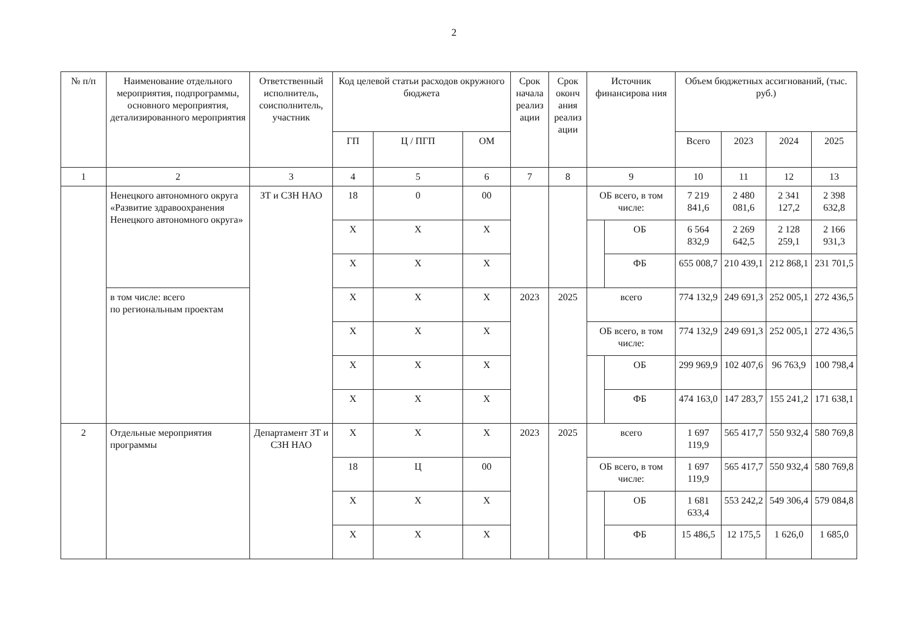2
| № п/п | Наименование отдельного мероприятия, подпрограммы, основного мероприятия, детализированного мероприятия | Ответственный исполнитель, соисполнитель, участник | Код целевой статьи расходов окружного бюджета | | | Срок начала реализ ации | Срок оконч ания реализ ации | Источник финансирова ния | | Объем бюджетных ассигнований, (тыс. руб.) | | | |
| --- | --- | --- | --- | --- | --- | --- | --- | --- | --- | --- | --- | --- | --- |
| | | | ГП | Ц / ПГП | ОМ | | | | | Всего | 2023 | 2024 | 2025 |
| 1 | 2 | 3 | 4 | 5 | 6 | 7 | 8 | 9 | | 10 | 11 | 12 | 13 |
| | Ненецкого автономного округа «Развитие здравоохранения Ненецкого автономного округа» | ЗТ и СЗН НАО | 18 | 0 | 00 | | | ОБ всего, в том числе: | | 7 219 841,6 | 2 480 081,6 | 2 341 127,2 | 2 398 632,8 |
| | | | Х | Х | Х | | | | ОБ | 6 564 832,9 | 2 269 642,5 | 2 128 259,1 | 2 166 931,3 |
| | | | Х | Х | Х | | | | ФБ | 655 008,7 | 210 439,1 | 212 868,1 | 231 701,5 |
| | в том числе: всего по региональным проектам | | Х | Х | Х | 2023 | 2025 | всего | | 774 132,9 | 249 691,3 | 252 005,1 | 272 436,5 |
| | | | Х | Х | Х | | | ОБ всего, в том числе: | | 774 132,9 | 249 691,3 | 252 005,1 | 272 436,5 |
| | | | Х | Х | Х | | | | ОБ | 299 969,9 | 102 407,6 | 96 763,9 | 100 798,4 |
| | | | Х | Х | Х | | | | ФБ | 474 163,0 | 147 283,7 | 155 241,2 | 171 638,1 |
| 2 | Отдельные мероприятия программы | Департамент ЗТ и СЗН НАО | Х | Х | Х | 2023 | 2025 | всего | | 1 697 119,9 | 565 417,7 | 550 932,4 | 580 769,8 |
| | | | 18 | Ц | 00 | | | ОБ всего, в том числе: | | 1 697 119,9 | 565 417,7 | 550 932,4 | 580 769,8 |
| | | | Х | Х | Х | | | | ОБ | 1 681 633,4 | 553 242,2 | 549 306,4 | 579 084,8 |
| | | | Х | Х | Х | | | | ФБ | 15 486,5 | 12 175,5 | 1 626,0 | 1 685,0 |